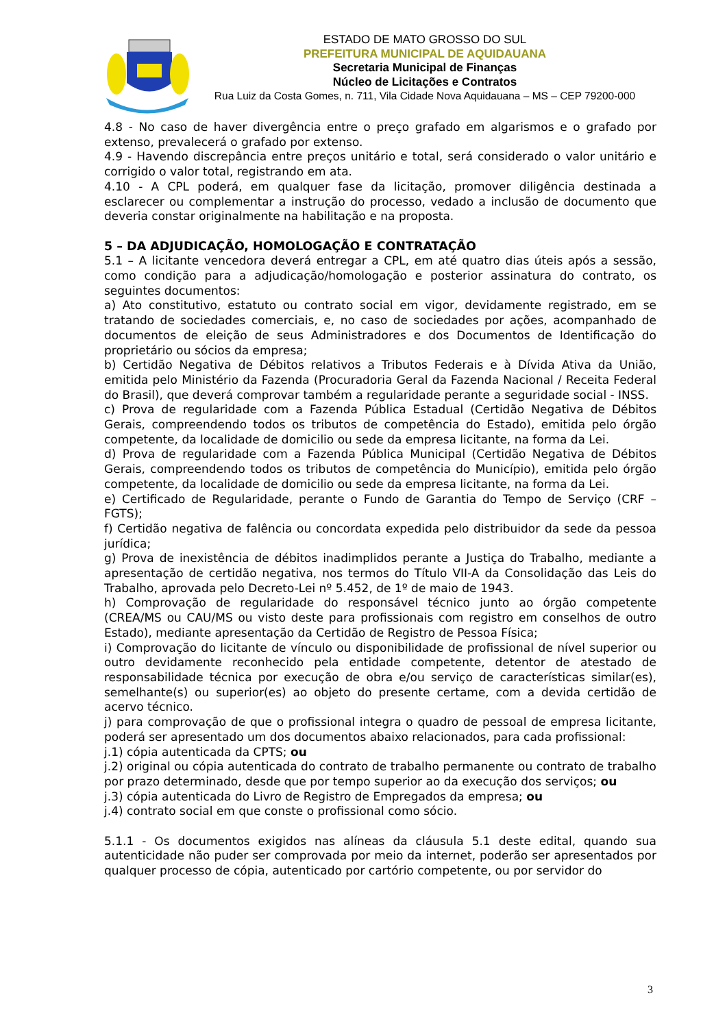ESTADO DE MATO GROSSO DO SUL
PREFEITURA MUNICIPAL DE AQUIDAUANA
Secretaria Municipal de Finanças
Núcleo de Licitações e Contratos
Rua Luiz da Costa Gomes, n. 711, Vila Cidade Nova Aquidauana – MS – CEP 79200-000
4.8 - No caso de haver divergência entre o preço grafado em algarismos e o grafado por extenso, prevalecerá o grafado por extenso.
4.9 - Havendo discrepância entre preços unitário e total, será considerado o valor unitário e corrigido o valor total, registrando em ata.
4.10 - A CPL poderá, em qualquer fase da licitação, promover diligência destinada a esclarecer ou complementar a instrução do processo, vedado a inclusão de documento que deveria constar originalmente na habilitação e na proposta.
5 – DA ADJUDICAÇÃO, HOMOLOGAÇÃO E CONTRATAÇÃO
5.1 – A licitante vencedora deverá entregar a CPL, em até quatro dias úteis após a sessão, como condição para a adjudicação/homologação e posterior assinatura do contrato, os seguintes documentos:
a) Ato constitutivo, estatuto ou contrato social em vigor, devidamente registrado, em se tratando de sociedades comerciais, e, no caso de sociedades por ações, acompanhado de documentos de eleição de seus Administradores e dos Documentos de Identificação do proprietário ou sócios da empresa;
b) Certidão Negativa de Débitos relativos a Tributos Federais e à Dívida Ativa da União, emitida pelo Ministério da Fazenda (Procuradoria Geral da Fazenda Nacional / Receita Federal do Brasil), que deverá comprovar também a regularidade perante a seguridade social - INSS.
c) Prova de regularidade com a Fazenda Pública Estadual (Certidão Negativa de Débitos Gerais, compreendendo todos os tributos de competência do Estado), emitida pelo órgão competente, da localidade de domicilio ou sede da empresa licitante, na forma da Lei.
d) Prova de regularidade com a Fazenda Pública Municipal (Certidão Negativa de Débitos Gerais, compreendendo todos os tributos de competência do Município), emitida pelo órgão competente, da localidade de domicilio ou sede da empresa licitante, na forma da Lei.
e) Certificado de Regularidade, perante o Fundo de Garantia do Tempo de Serviço (CRF – FGTS);
f) Certidão negativa de falência ou concordata expedida pelo distribuidor da sede da pessoa jurídica;
g) Prova de inexistência de débitos inadimplidos perante a Justiça do Trabalho, mediante a apresentação de certidão negativa, nos termos do Título VII-A da Consolidação das Leis do Trabalho, aprovada pelo Decreto-Lei nº 5.452, de 1º de maio de 1943.
h) Comprovação de regularidade do responsável técnico junto ao órgão competente (CREA/MS ou CAU/MS ou visto deste para profissionais com registro em conselhos de outro Estado), mediante apresentação da Certidão de Registro de Pessoa Física;
i) Comprovação do licitante de vínculo ou disponibilidade de profissional de nível superior ou outro devidamente reconhecido pela entidade competente, detentor de atestado de responsabilidade técnica por execução de obra e/ou serviço de características similar(es), semelhante(s) ou superior(es) ao objeto do presente certame, com a devida certidão de acervo técnico.
j) para comprovação de que o profissional integra o quadro de pessoal de empresa licitante, poderá ser apresentado um dos documentos abaixo relacionados, para cada profissional:
j.1) cópia autenticada da CPTS; ou
j.2) original ou cópia autenticada do contrato de trabalho permanente ou contrato de trabalho por prazo determinado, desde que por tempo superior ao da execução dos serviços; ou
j.3) cópia autenticada do Livro de Registro de Empregados da empresa; ou
j.4) contrato social em que conste o profissional como sócio.
5.1.1 - Os documentos exigidos nas alíneas da cláusula 5.1 deste edital, quando sua autenticidade não puder ser comprovada por meio da internet, poderão ser apresentados por qualquer processo de cópia, autenticado por cartório competente, ou por servidor do
3